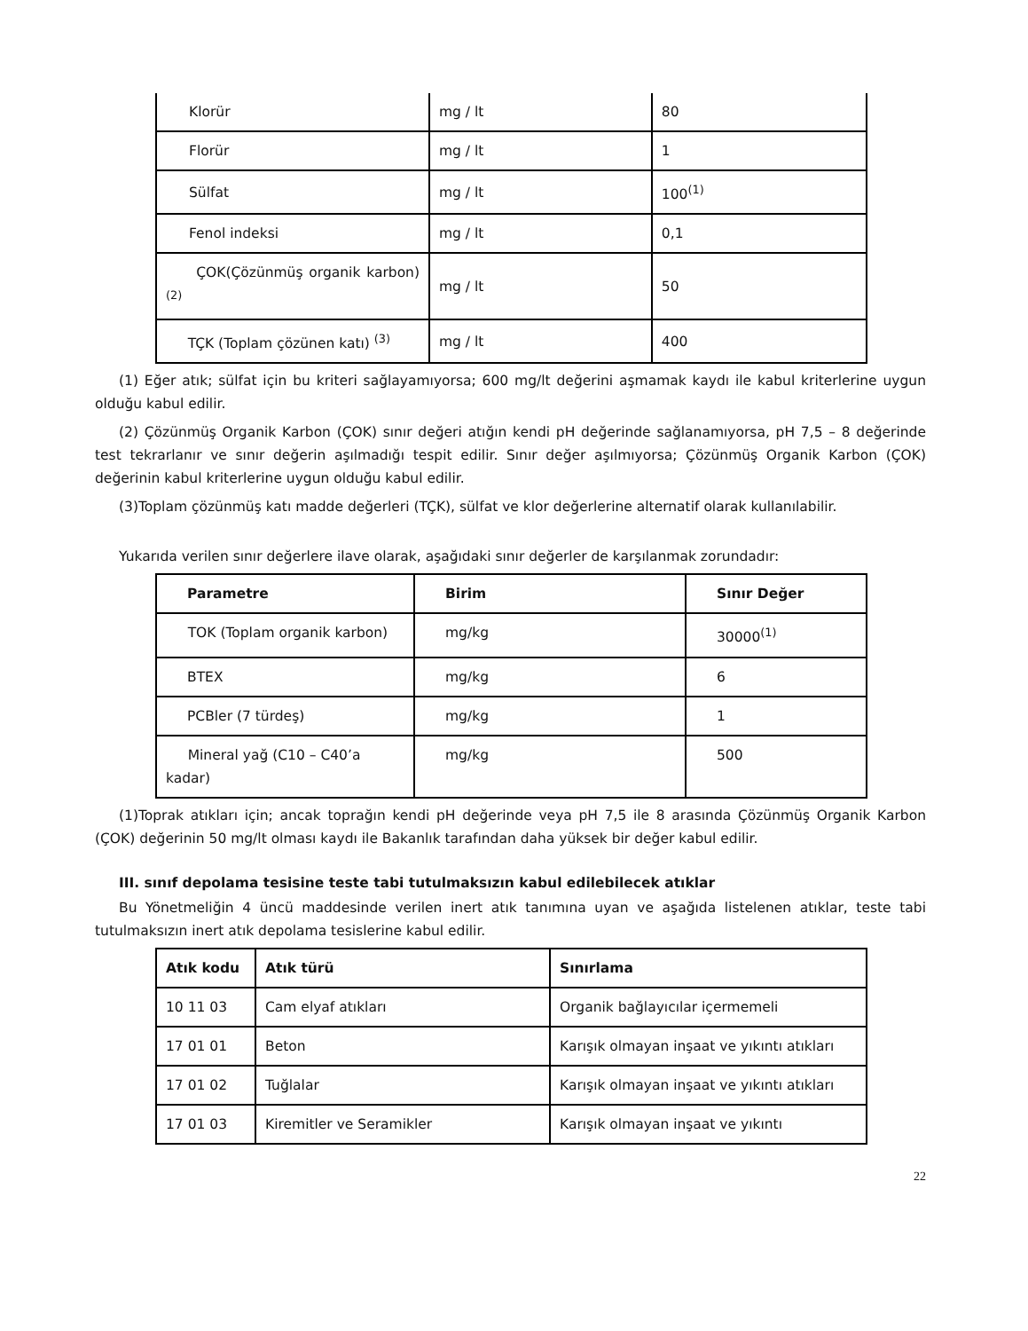| Klorür | mg / lt | 80 |
| Florür | mg / lt | 1 |
| Sülfat | mg / lt | 100<sup>(1)</sup> |
| Fenol indeksi | mg / lt | 0,1 |
| ÇOK(Çözünmüş organik karbon) <sup>(2)</sup> | mg / lt | 50 |
| TÇK (Toplam çözünen katı) <sup>(3)</sup> | mg / lt | 400 |
(1) Eğer atık; sülfat için bu kriteri sağlayamıyorsa; 600 mg/lt değerini aşmamak kaydı ile kabul kriterlerine uygun olduğu kabul edilir.
(2) Çözünmüş Organik Karbon (ÇOK) sınır değeri atığın kendi pH değerinde sağlanamıyorsa, pH 7,5 – 8 değerinde test tekrarlanır ve sınır değerin aşılmadığı tespit edilir. Sınır değer aşılmıyorsa; Çözünmüş Organik Karbon (ÇOK) değerinin kabul kriterlerine uygun olduğu kabul edilir.
(3)Toplam çözünmüş katı madde değerleri (TÇK), sülfat ve klor değerlerine alternatif olarak kullanılabilir.
Yukarıda verilen sınır değerlere ilave olarak, aşağıdaki sınır değerler de karşılanmak zorundadır:
| Parametre | Birim | Sınır Değer |
| --- | --- | --- |
| TOK (Toplam organik karbon) | mg/kg | 30000<sup>(1)</sup> |
| BTEX | mg/kg | 6 |
| PCBler (7 türdeş) | mg/kg | 1 |
| Mineral yağ (C10 – C40’a kadar) | mg/kg | 500 |
(1)Toprak atıkları için; ancak toprağın kendi pH değerinde veya pH 7,5 ile 8 arasında Çözünmüş Organik Karbon (ÇOK) değerinin 50 mg/lt olması kaydı ile Bakanlık tarafından daha yüksek bir değer kabul edilir.
III. sınıf depolama tesisine teste tabi tutulmaksızın kabul edilebilecek atıklar
Bu Yönetmeliğin 4 üncü maddesinde verilen inert atık tanımına uyan ve aşağıda listelenen atıklar, teste tabi tutulmaksızın inert atık depolama tesislerine kabul edilir.
| Atık kodu | Atık türü | Sınırlama |
| --- | --- | --- |
| 10 11 03 | Cam elyaf atıkları | Organik bağlayıcılar içermemeli |
| 17 01 01 | Beton | Karışık olmayan inşaat ve yıkıntı atıkları |
| 17 01 02 | Tuğlalar | Karışık olmayan inşaat ve yıkıntı atıkları |
| 17 01 03 | Kiremitler ve Seramikler | Karışık olmayan inşaat ve yıkıntı |
22